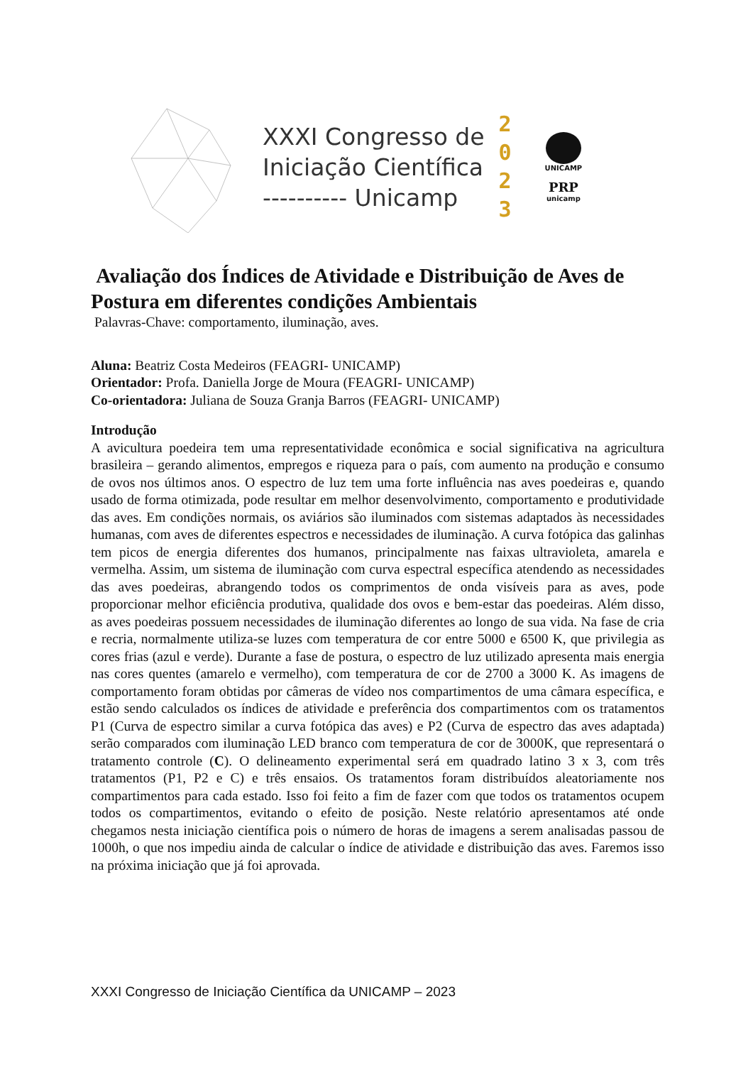XXXI Congresso de
Iniciação Científica
---------- Unicamp
2
0
2
3
UNICAMP
PRP
unicamp
Avaliação dos Índices de Atividade e Distribuição de Aves de Postura em diferentes condições Ambientais
Palavras-Chave: comportamento, iluminação, aves.
Aluna: Beatriz Costa Medeiros (FEAGRI- UNICAMP)
Orientador: Profa. Daniella Jorge de Moura (FEAGRI- UNICAMP)
Co-orientadora: Juliana de Souza Granja Barros (FEAGRI- UNICAMP)
Introdução
A avicultura poedeira tem uma representatividade econômica e social significativa na agricultura brasileira – gerando alimentos, empregos e riqueza para o país, com aumento na produção e consumo de ovos nos últimos anos. O espectro de luz tem uma forte influência nas aves poedeiras e, quando usado de forma otimizada, pode resultar em melhor desenvolvimento, comportamento e produtividade das aves. Em condições normais, os aviários são iluminados com sistemas adaptados às necessidades humanas, com aves de diferentes espectros e necessidades de iluminação. A curva fotópica das galinhas tem picos de energia diferentes dos humanos, principalmente nas faixas ultravioleta, amarela e vermelha. Assim, um sistema de iluminação com curva espectral específica atendendo as necessidades das aves poedeiras, abrangendo todos os comprimentos de onda visíveis para as aves, pode proporcionar melhor eficiência produtiva, qualidade dos ovos e bem-estar das poedeiras. Além disso, as aves poedeiras possuem necessidades de iluminação diferentes ao longo de sua vida. Na fase de cria e recria, normalmente utiliza-se luzes com temperatura de cor entre 5000 e 6500 K, que privilegia as cores frias (azul e verde). Durante a fase de postura, o espectro de luz utilizado apresenta mais energia nas cores quentes (amarelo e vermelho), com temperatura de cor de 2700 a 3000 K. As imagens de comportamento foram obtidas por câmeras de vídeo nos compartimentos de uma câmara específica, e estão sendo calculados os índices de atividade e preferência dos compartimentos com os tratamentos P1 (Curva de espectro similar a curva fotópica das aves) e P2 (Curva de espectro das aves adaptada) serão comparados com iluminação LED branco com temperatura de cor de 3000K, que representará o tratamento controle (C). O delineamento experimental será em quadrado latino 3 x 3, com três tratamentos (P1, P2 e C) e três ensaios. Os tratamentos foram distribuídos aleatoriamente nos compartimentos para cada estado. Isso foi feito a fim de fazer com que todos os tratamentos ocupem todos os compartimentos, evitando o efeito de posição. Neste relatório apresentamos até onde chegamos nesta iniciação científica pois o número de horas de imagens a serem analisadas passou de 1000h, o que nos impediu ainda de calcular o índice de atividade e distribuição das aves. Faremos isso na próxima iniciação que já foi aprovada.
XXXI Congresso de Iniciação Científica da UNICAMP – 2023